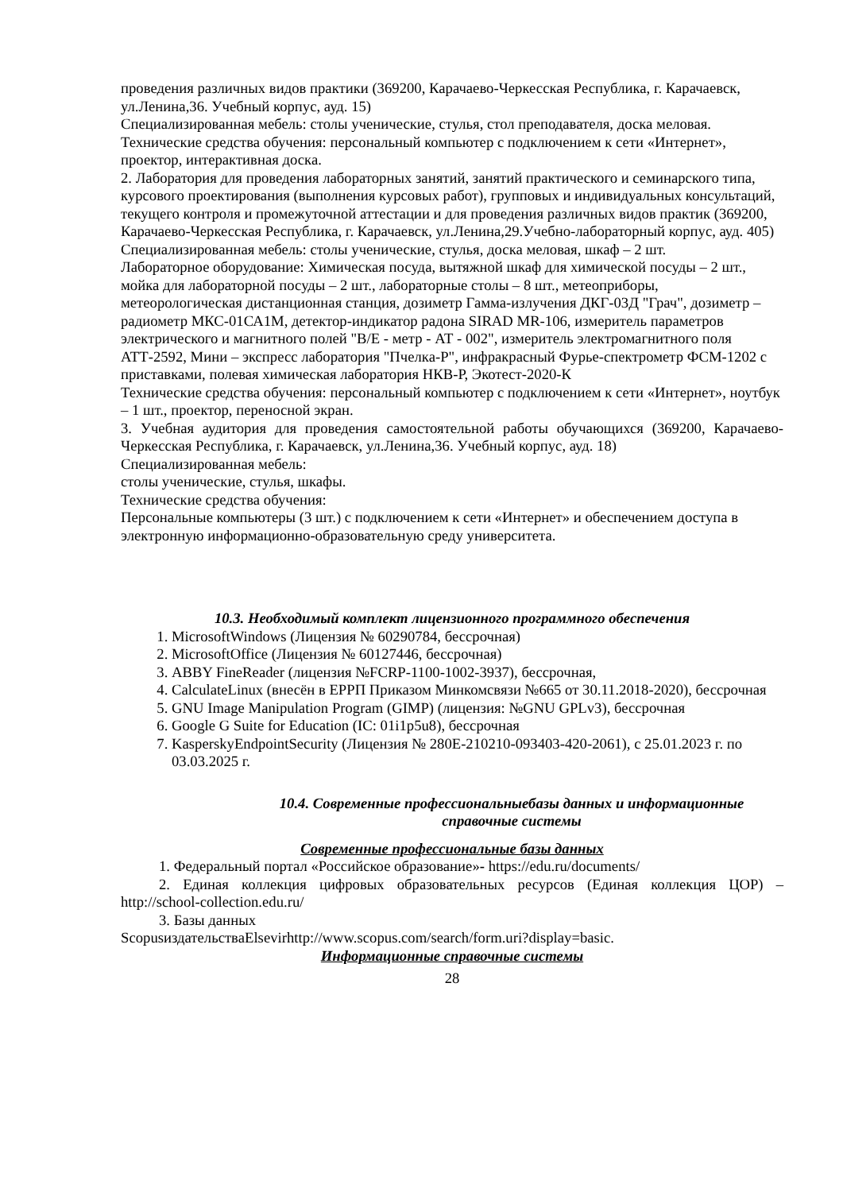проведения различных видов практики (369200, Карачаево-Черкесская Республика, г. Карачаевск, ул.Ленина,36. Учебный корпус, ауд. 15)
Специализированная мебель: столы ученические, стулья, стол преподавателя, доска меловая.
Технические средства обучения: персональный компьютер с подключением к сети «Интернет», проектор, интерактивная доска.
2. Лаборатория для проведения лабораторных занятий, занятий практического и семинарского типа, курсового проектирования (выполнения курсовых работ), групповых и индивидуальных консультаций, текущего контроля и промежуточной аттестации и для проведения различных видов практик (369200, Карачаево-Черкесская Республика, г. Карачаевск, ул.Ленина,29.Учебно-лабораторный корпус, ауд. 405)
Специализированная мебель: столы ученические, стулья, доска меловая, шкаф – 2 шт.
Лабораторное оборудование: Химическая посуда, вытяжной шкаф для химической посуды – 2 шт., мойка для лабораторной посуды – 2 шт., лабораторные столы – 8 шт., метеоприборы, метеорологическая дистанционная станция, дозиметр Гамма-излучения ДКГ-03Д "Грач", дозиметр – радиометр МКС-01СА1М, детектор-индикатор радона SIRAD MR-106, измеритель параметров электрического и магнитного полей "В/Е - метр - АТ - 002", измеритель электромагнитного поля АТТ-2592, Мини – экспресс лаборатория "Пчелка-Р", инфракрасный Фурье-спектрометр ФСМ-1202 с приставками, полевая химическая лаборатория НКВ-Р, Экотест-2020-К
Технические средства обучения: персональный компьютер с подключением к сети «Интернет», ноутбук – 1 шт., проектор, переносной экран.
3. Учебная аудитория для проведения самостоятельной работы обучающихся (369200, Карачаево-Черкесская Республика, г. Карачаевск, ул.Ленина,36. Учебный корпус, ауд. 18)
Специализированная мебель:
столы ученические, стулья, шкафы.
Технические средства обучения:
Персональные компьютеры (3 шт.) с подключением к сети «Интернет» и обеспечением доступа в электронную информационно-образовательную среду университета.
10.3. Необходимый комплект лицензионного программного обеспечения
1. MicrosoftWindows (Лицензия № 60290784, бессрочная)
2. MicrosoftOffice (Лицензия № 60127446, бессрочная)
3. ABBY FineReader (лицензия №FCRP-1100-1002-3937), бессрочная,
4. CalculateLinux (внесён в ЕРРП Приказом Минкомсвязи №665 от 30.11.2018-2020), бессрочная
5. GNU Image Manipulation Program (GIMP) (лицензия: №GNU GPLv3), бессрочная
6. Google G Suite for Education (IC: 01i1p5u8), бессрочная
7. KasperskyEndpointSecurity (Лицензия № 280E-210210-093403-420-2061), с 25.01.2023 г. по 03.03.2025 г.
10.4. Современные профессиональныебазы данных и информационные справочные системы
Современные профессиональные базы данных
1. Федеральный портал «Российское образование»- https://edu.ru/documents/
2. Единая коллекция цифровых образовательных ресурсов (Единая коллекция ЦОР) – http://school-collection.edu.ru/
3. Базы данных
ScopusиздательстваElsevirhttp://www.scopus.com/search/form.uri?display=basic.
Информационные справочные системы
28